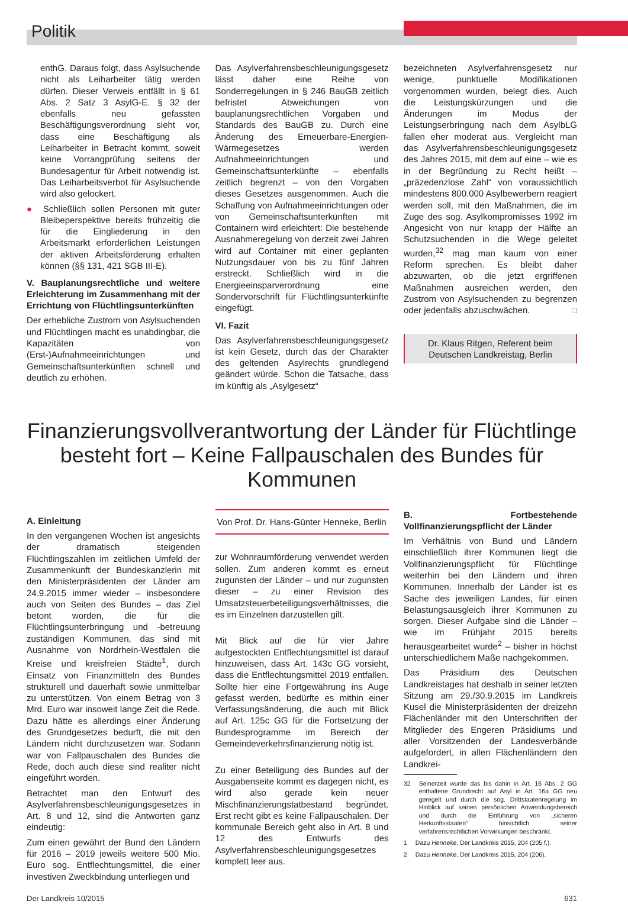Politik
enthG. Daraus folgt, dass Asylsuchende nicht als Leiharbeiter tätig werden dürfen. Dieser Verweis entfällt in § 61 Abs. 2 Satz 3 AsylG-E. § 32 der ebenfalls neu gefassten Beschäftigungsverordnung sieht vor, dass eine Beschäftigung als Leiharbeiter in Betracht kommt, soweit keine Vorrangprüfung seitens der Bundesagentur für Arbeit notwendig ist. Das Leiharbeitsverbot für Asylsuchende wird also gelockert.
● Schließlich sollen Personen mit guter Bleibeperspektive bereits frühzeitig die für die Eingliederung in den Arbeitsmarkt erforderlichen Leistungen der aktiven Arbeitsförderung erhalten können (§§ 131, 421 SGB III-E).
V. Bauplanungsrechtliche und weitere Erleichterung im Zusammenhang mit der Errichtung von Flüchtlingsunterkünften
Der erhebliche Zustrom von Asylsuchenden und Flüchtlingen macht es unabdingbar, die Kapazitäten von (Erst-)Aufnahmeeinrichtungen und Gemeinschaftsunterkünften schnell und deutlich zu erhöhen.
Das Asylverfahrensbeschleunigungsgesetz lässt daher eine Reihe von Sonderregelungen in § 246 BauGB zeitlich befristet Abweichungen von bauplanungsrechtlichen Vorgaben und Standards des BauGB zu. Durch eine Änderung des Erneuerbare-Energien-Wärmegesetzes werden Aufnahmeeinrichtungen und Gemeinschaftsunterkünfte – ebenfalls zeitlich begrenzt – von den Vorgaben dieses Gesetzes ausgenommen. Auch die Schaffung von Aufnahmeeinrichtungen oder von Gemeinschaftsunterkünften mit Containern wird erleichtert: Die bestehende Ausnahmeregelung von derzeit zwei Jahren wird auf Container mit einer geplanten Nutzungsdauer von bis zu fünf Jahren erstreckt. Schließlich wird in die Energieeinsparverordnung eine Sondervorschrift für Flüchtlingsunterkünfte eingefügt.
VI. Fazit
Das Asylverfahrensbeschleunigungsgesetz ist kein Gesetz, durch das der Charakter des geltenden Asylrechts grundlegend geändert würde. Schon die Tatsache, dass im künftig als „Asylgesetz“
bezeichneten Asylverfahrensgesetz nur wenige, punktuelle Modifikationen vorgenommen wurden, belegt dies. Auch die Leistungskürzungen und die Änderungen im Modus der Leistungserbringung nach dem AsylbLG fallen eher moderat aus. Vergleicht man das Asylverfahrensbeschleunigungsgesetz des Jahres 2015, mit dem auf eine – wie es in der Begründung zu Recht heißt – „präzedenzlose Zahl“ von voraussichtlich mindestens 800.000 Asylbewerbern reagiert werden soll, mit den Maßnahmen, die im Zuge des sog. Asylkompromisses 1992 im Angesicht von nur knapp der Hälfte an Schutzsuchenden in die Wege geleitet wurden,<sup>32</sup> mag man kaum von einer Reform sprechen. Es bleibt daher abzuwarten, ob die jetzt ergriffenen Maßnahmen ausreichen werden, den Zustrom von Asylsuchenden zu begrenzen oder jedenfalls abzuschwächen. □
Dr. Klaus Ritgen, Referent beim Deutschen Landkreistag, Berlin
Finanzierungsvollverantwortung der Länder für Flüchtlinge besteht fort – Keine Fallpauschalen des Bundes für Kommunen
A. Einleitung
In den vergangenen Wochen ist angesichts der dramatisch steigenden Flüchtlingszahlen im zeitlichen Umfeld der Zusammenkunft der Bundeskanzlerin mit den Ministerpräsidenten der Länder am 24.9.2015 immer wieder – insbesondere auch von Seiten des Bundes – das Ziel betont worden, die für die Flüchtlingsunterbringung und -betreuung zuständigen Kommunen, das sind mit Ausnahme von Nordrhein-Westfalen die Kreise und kreisfreien Städte<sup>1</sup>, durch Einsatz von Finanzmitteln des Bundes strukturell und dauerhaft sowie unmittelbar zu unterstützen. Von einem Betrag von 3 Mrd. Euro war insoweit lange Zeit die Rede. Dazu hätte es allerdings einer Änderung des Grundgesetzes bedurft, die mit den Ländern nicht durchzusetzen war. Sodann war von Fallpauschalen des Bundes die Rede, doch auch diese sind realiter nicht eingeführt worden.
Betrachtet man den Entwurf des Asylverfahrensbeschleunigungsgesetzes in Art. 8 und 12, sind die Antworten ganz eindeutig:
Zum einen gewährt der Bund den Ländern für 2016 – 2019 jeweils weitere 500 Mio. Euro sog. Entflechtungsmittel, die einer investiven Zweckbindung unterliegen und
Von Prof. Dr. Hans-Günter Henneke, Berlin
zur Wohnraumförderung verwendet werden sollen. Zum anderen kommt es erneut zugunsten der Länder – und nur zugunsten dieser – zu einer Revision des Umsatzsteuerbeteiligungsverhältnisses, die es im Einzelnen darzustellen gilt.
Mit Blick auf die für vier Jahre aufgestockten Entflechtungsmittel ist darauf hinzuweisen, dass Art. 143c GG vorsieht, dass die Entflechtungsmittel 2019 entfallen. Sollte hier eine Fortgewährung ins Auge gefasst werden, bedürfte es mithin einer Verfassungsänderung, die auch mit Blick auf Art. 125c GG für die Fortsetzung der Bundesprogramme im Bereich der Gemeindeverkehrsfinanzierung nötig ist.
Zu einer Beteiligung des Bundes auf der Ausgabenseite kommt es dagegen nicht, es wird also gerade kein neuer Mischfinanzierungstatbestand begründet. Erst recht gibt es keine Fallpauschalen. Der kommunale Bereich geht also in Art. 8 und 12 des Entwurfs des Asylverfahrensbeschleunigungsgesetzes komplett leer aus.
B. Fortbestehende Vollfinanzierungspflicht der Länder
Im Verhältnis von Bund und Ländern einschließlich ihrer Kommunen liegt die Vollfinanzierungspflicht für Flüchtlinge weiterhin bei den Ländern und ihren Kommunen. Innerhalb der Länder ist es Sache des jeweiligen Landes, für einen Belastungsausgleich ihrer Kommunen zu sorgen. Dieser Aufgabe sind die Länder – wie im Frühjahr 2015 bereits herausgearbeitet wurde<sup>2</sup> – bisher in höchst unterschiedlichem Maße nachgekommen.
Das Präsidium des Deutschen Landkreistages hat deshalb in seiner letzten Sitzung am 29./30.9.2015 im Landkreis Kusel die Ministerpräsidenten der dreizehn Flächenländer mit den Unterschriften der Mitglieder des Engeren Präsidiums und aller Vorsitzenden der Landesverbände aufgefordert, in allen Flächenländern den Landkrei-
32 Seinerzeit wurde das bis dahin in Art. 16 Abs. 2 GG enthaltene Grundrecht auf Asyl in Art. 16a GG neu geregelt und durch die sog. Drittstaatenregelung im Hinblick auf seinen persönlichen Anwendungsbereich und durch die Einführung von „sicheren Herkunftsstaaten“ hinsichtlich seiner verfahrensrechtlichen Vorwirkungen beschränkt.
1 Dazu Henneke, Der Landkreis 2015, 204 (205 f.).
2 Dazu Henneke, Der Landkreis 2015, 204 (206).
Der Landkreis 10/2015 631